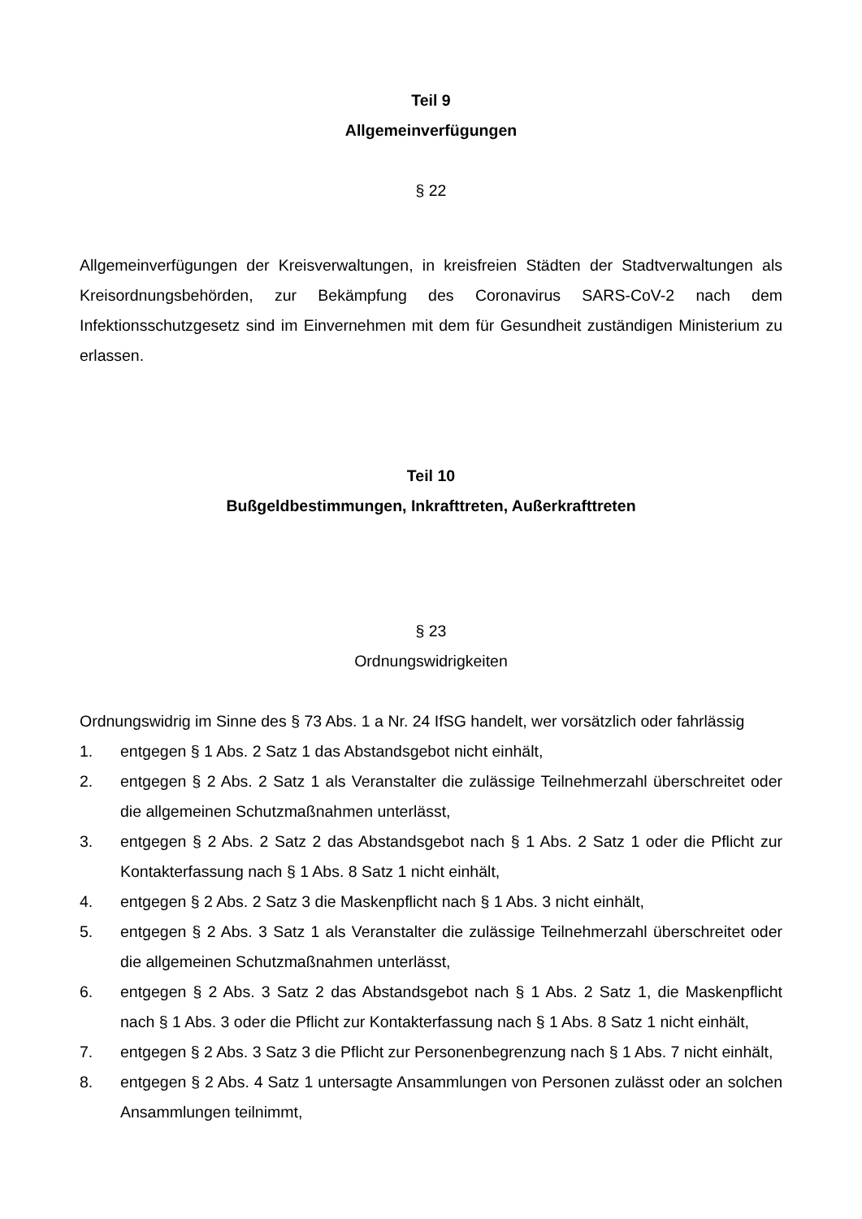Teil 9
Allgemeinverfügungen
§ 22
Allgemeinverfügungen der Kreisverwaltungen, in kreisfreien Städten der Stadtverwaltungen als Kreisordnungsbehörden, zur Bekämpfung des Coronavirus SARS-CoV-2 nach dem Infektionsschutzgesetz sind im Einvernehmen mit dem für Gesundheit zuständigen Ministerium zu erlassen.
Teil 10
Bußgeldbestimmungen, Inkrafttreten, Außerkrafttreten
§ 23
Ordnungswidrigkeiten
Ordnungswidrig im Sinne des § 73 Abs. 1 a Nr. 24 IfSG handelt, wer vorsätzlich oder fahrlässig
1. entgegen § 1 Abs. 2 Satz 1 das Abstandsgebot nicht einhält,
2. entgegen § 2 Abs. 2 Satz 1 als Veranstalter die zulässige Teilnehmerzahl überschreitet oder die allgemeinen Schutzmaßnahmen unterlässt,
3. entgegen § 2 Abs. 2 Satz 2 das Abstandsgebot nach § 1 Abs. 2 Satz 1 oder die Pflicht zur Kontakterfassung nach § 1 Abs. 8 Satz 1 nicht einhält,
4. entgegen § 2 Abs. 2 Satz 3 die Maskenpflicht nach § 1 Abs. 3 nicht einhält,
5. entgegen § 2 Abs. 3 Satz 1 als Veranstalter die zulässige Teilnehmerzahl überschreitet oder die allgemeinen Schutzmaßnahmen unterlässt,
6. entgegen § 2 Abs. 3 Satz 2 das Abstandsgebot nach § 1 Abs. 2 Satz 1, die Maskenpflicht nach § 1 Abs. 3 oder die Pflicht zur Kontakterfassung nach § 1 Abs. 8 Satz 1 nicht einhält,
7. entgegen § 2 Abs. 3 Satz 3 die Pflicht zur Personenbegrenzung nach § 1 Abs. 7 nicht einhält,
8. entgegen § 2 Abs. 4 Satz 1 untersagte Ansammlungen von Personen zulässt oder an solchen Ansammlungen teilnimmt,